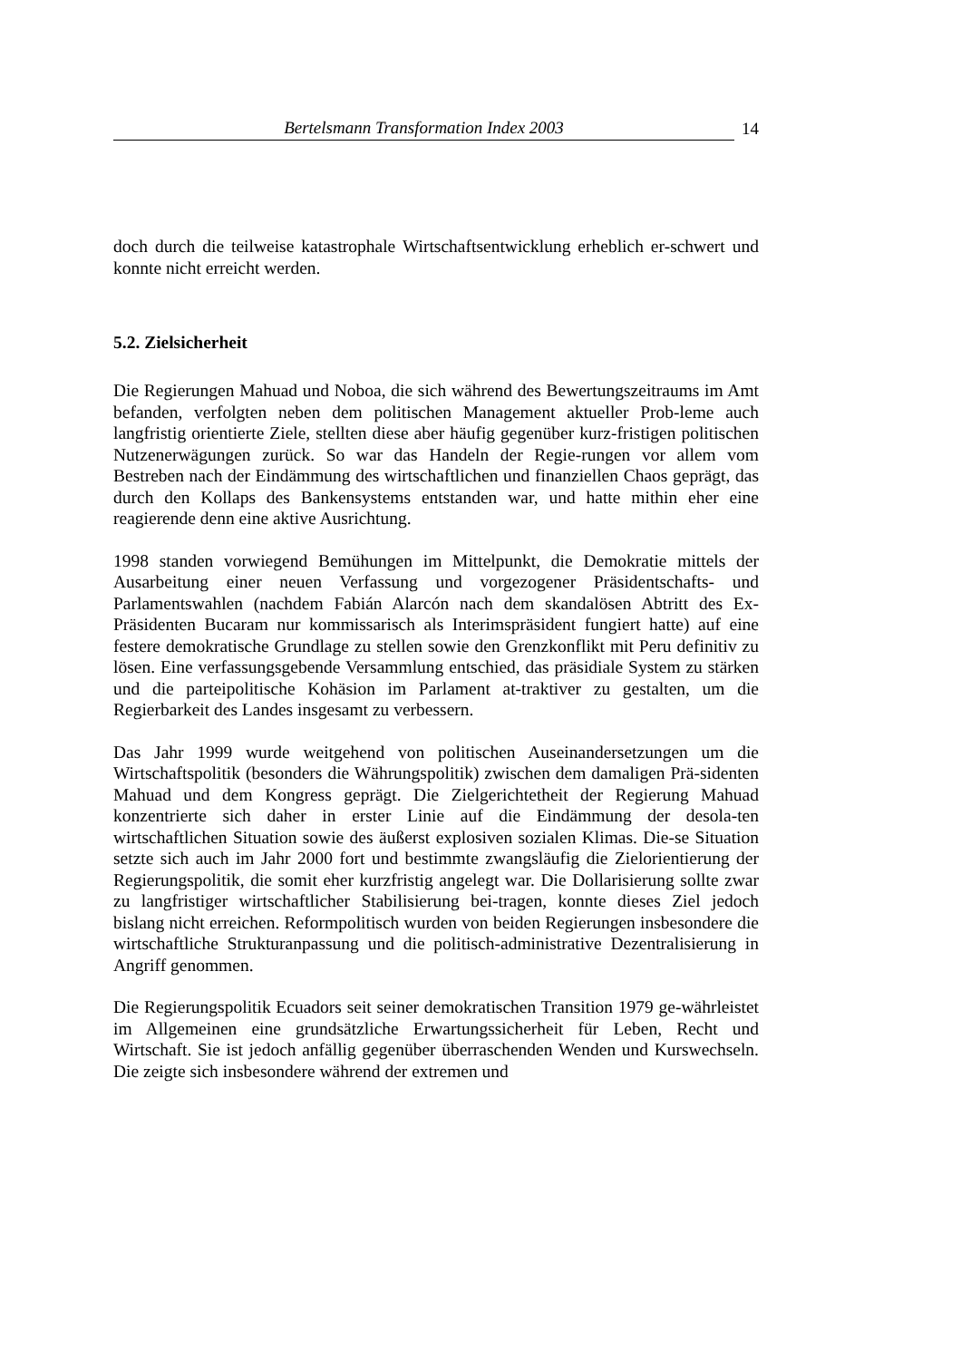Bertelsmann Transformation Index 2003 14
doch durch die teilweise katastrophale Wirtschaftsentwicklung erheblich er-schwert und konnte nicht erreicht werden.
5.2. Zielsicherheit
Die Regierungen Mahuad und Noboa, die sich während des Bewertungszeitraums im Amt befanden, verfolgten neben dem politischen Management aktueller Prob-leme auch langfristig orientierte Ziele, stellten diese aber häufig gegenüber kurz-fristigen politischen Nutzenerwägungen zurück. So war das Handeln der Regie-rungen vor allem vom Bestreben nach der Eindämmung des wirtschaftlichen und finanziellen Chaos geprägt, das durch den Kollaps des Bankensystems entstanden war, und hatte mithin eher eine reagierende denn eine aktive Ausrichtung.
1998 standen vorwiegend Bemühungen im Mittelpunkt, die Demokratie mittels der Ausarbeitung einer neuen Verfassung und vorgezogener Präsidentschafts- und Parlamentswahlen (nachdem Fabián Alarcón nach dem skandalösen Abtritt des Ex-Präsidenten Bucaram nur kommissarisch als Interimspräsident fungiert hatte) auf eine festere demokratische Grundlage zu stellen sowie den Grenzkonflikt mit Peru definitiv zu lösen. Eine verfassungsgebende Versammlung entschied, das präsidiale System zu stärken und die parteipolitische Kohäsion im Parlament at-traktiver zu gestalten, um die Regierbarkeit des Landes insgesamt zu verbessern.
Das Jahr 1999 wurde weitgehend von politischen Auseinandersetzungen um die Wirtschaftspolitik (besonders die Währungspolitik) zwischen dem damaligen Prä-sidenten Mahuad und dem Kongress geprägt. Die Zielgerichtetheit der Regierung Mahuad konzentrierte sich daher in erster Linie auf die Eindämmung der desola-ten wirtschaftlichen Situation sowie des äußerst explosiven sozialen Klimas. Die-se Situation setzte sich auch im Jahr 2000 fort und bestimmte zwangsläufig die Zielorientierung der Regierungspolitik, die somit eher kurzfristig angelegt war. Die Dollarisierung sollte zwar zu langfristiger wirtschaftlicher Stabilisierung bei-tragen, konnte dieses Ziel jedoch bislang nicht erreichen. Reformpolitisch wurden von beiden Regierungen insbesondere die wirtschaftliche Strukturanpassung und die politisch-administrative Dezentralisierung in Angriff genommen.
Die Regierungspolitik Ecuadors seit seiner demokratischen Transition 1979 ge-währleistet im Allgemeinen eine grundsätzliche Erwartungssicherheit für Leben, Recht und Wirtschaft. Sie ist jedoch anfällig gegenüber überraschenden Wenden und Kurswechseln. Die zeigte sich insbesondere während der extremen und